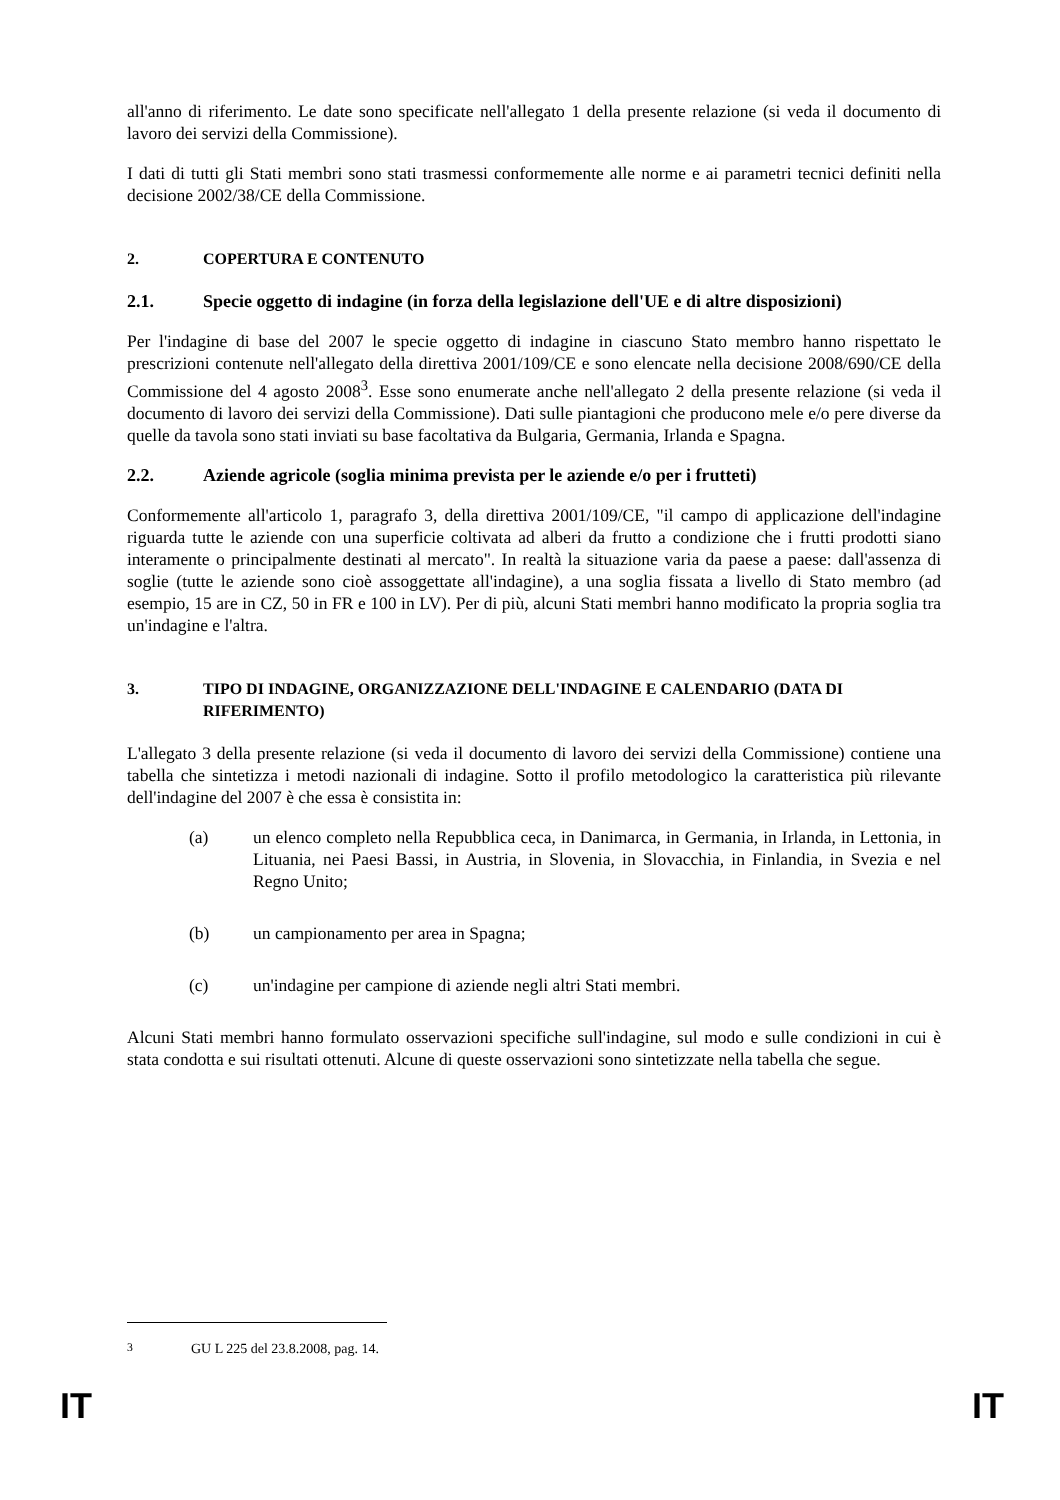all'anno di riferimento. Le date sono specificate nell'allegato 1 della presente relazione (si veda il documento di lavoro dei servizi della Commissione).
I dati di tutti gli Stati membri sono stati trasmessi conformemente alle norme e ai parametri tecnici definiti nella decisione 2002/38/CE della Commissione.
2. COPERTURA E CONTENUTO
2.1. Specie oggetto di indagine (in forza della legislazione dell'UE e di altre disposizioni)
Per l'indagine di base del 2007 le specie oggetto di indagine in ciascuno Stato membro hanno rispettato le prescrizioni contenute nell'allegato della direttiva 2001/109/CE e sono elencate nella decisione 2008/690/CE della Commissione del 4 agosto 2008<sup>3</sup>. Esse sono enumerate anche nell'allegato 2 della presente relazione (si veda il documento di lavoro dei servizi della Commissione). Dati sulle piantagioni che producono mele e/o pere diverse da quelle da tavola sono stati inviati su base facoltativa da Bulgaria, Germania, Irlanda e Spagna.
2.2. Aziende agricole (soglia minima prevista per le aziende e/o per i frutteti)
Conformemente all'articolo 1, paragrafo 3, della direttiva 2001/109/CE, "il campo di applicazione dell'indagine riguarda tutte le aziende con una superficie coltivata ad alberi da frutto a condizione che i frutti prodotti siano interamente o principalmente destinati al mercato". In realtà la situazione varia da paese a paese: dall'assenza di soglie (tutte le aziende sono cioè assoggettate all'indagine), a una soglia fissata a livello di Stato membro (ad esempio, 15 are in CZ, 50 in FR e 100 in LV). Per di più, alcuni Stati membri hanno modificato la propria soglia tra un'indagine e l'altra.
3. TIPO DI INDAGINE, ORGANIZZAZIONE DELL'INDAGINE E CALENDARIO (DATA DI RIFERIMENTO)
L'allegato 3 della presente relazione (si veda il documento di lavoro dei servizi della Commissione) contiene una tabella che sintetizza i metodi nazionali di indagine. Sotto il profilo metodologico la caratteristica più rilevante dell'indagine del 2007 è che essa è consistita in:
(a) un elenco completo nella Repubblica ceca, in Danimarca, in Germania, in Irlanda, in Lettonia, in Lituania, nei Paesi Bassi, in Austria, in Slovenia, in Slovacchia, in Finlandia, in Svezia e nel Regno Unito;
(b) un campionamento per area in Spagna;
(c) un'indagine per campione di aziende negli altri Stati membri.
Alcuni Stati membri hanno formulato osservazioni specifiche sull'indagine, sul modo e sulle condizioni in cui è stata condotta e sui risultati ottenuti. Alcune di queste osservazioni sono sintetizzate nella tabella che segue.
<sup>3</sup> GU L 225 del 23.8.2008, pag. 14.
IT IT